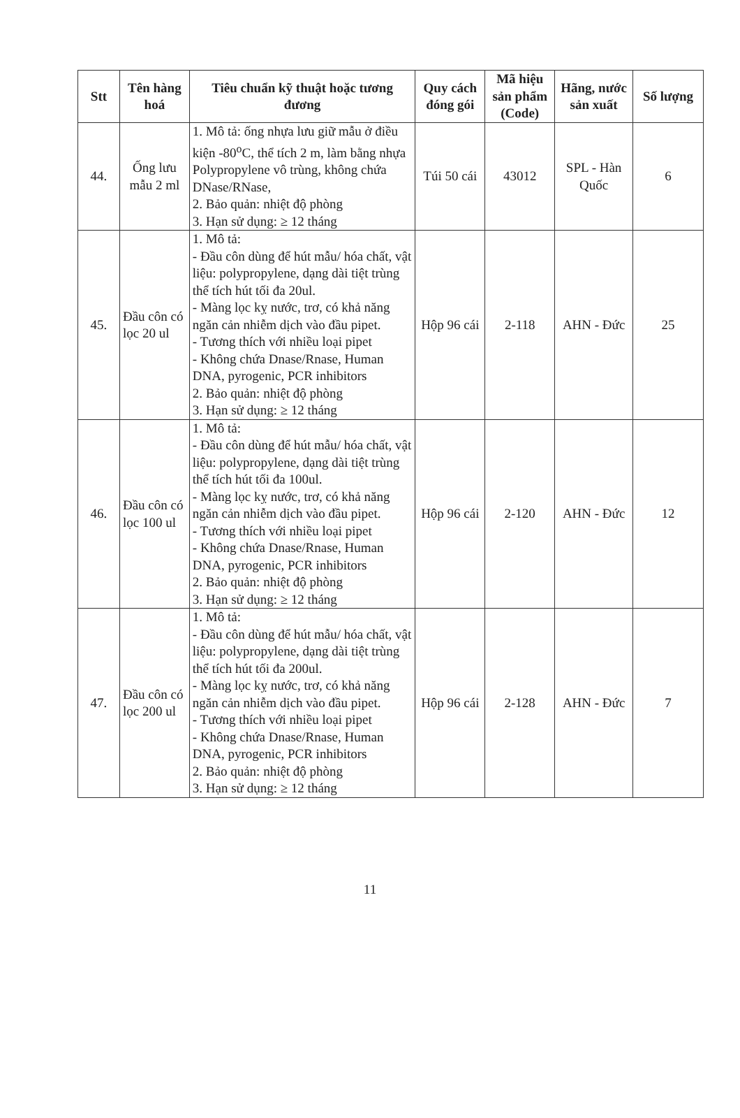| Stt | Tên hàng hoá | Tiêu chuẩn kỹ thuật hoặc tương đương | Quy cách đóng gói | Mã hiệu sản phẩm (Code) | Hãng, nước sản xuất | Số lượng |
| --- | --- | --- | --- | --- | --- | --- |
| 44. | Ống lưu mẫu 2 ml | 1. Mô tả: ống nhựa lưu giữ mẫu ở điều kiện -80<sup>o</sup>C, thể tích 2 m, làm bằng nhựa Polypropylene vô trùng, không chứa DNase/RNase, 2. Bảo quản: nhiệt độ phòng 3. Hạn sử dụng: ≥ 12 tháng | Túi 50 cái | 43012 | SPL - Hàn Quốc | 6 |
| 45. | Đầu côn có lọc 20 ul | 1. Mô tả: - Đầu côn dùng để hút mẫu/ hóa chất, vật liệu: polypropylene, dạng dài tiệt trùng thể tích hút tối đa 20ul. - Màng lọc kỵ nước, trơ, có khả năng ngăn cản nhiễm dịch vào đầu pipet. - Tương thích với nhiều loại pipet - Không chứa Dnase/Rnase, Human DNA, pyrogenic, PCR inhibitors 2. Bảo quản: nhiệt độ phòng 3. Hạn sử dụng: ≥ 12 tháng | Hộp 96 cái | 2-118 | AHN - Đức | 25 |
| 46. | Đầu côn có lọc 100 ul | 1. Mô tả: - Đầu côn dùng để hút mẫu/ hóa chất, vật liệu: polypropylene, dạng dài tiệt trùng thể tích hút tối đa 100ul. - Màng lọc kỵ nước, trơ, có khả năng ngăn cản nhiễm dịch vào đầu pipet. - Tương thích với nhiều loại pipet - Không chứa Dnase/Rnase, Human DNA, pyrogenic, PCR inhibitors 2. Bảo quản: nhiệt độ phòng 3. Hạn sử dụng: ≥ 12 tháng | Hộp 96 cái | 2-120 | AHN - Đức | 12 |
| 47. | Đầu côn có lọc 200 ul | 1. Mô tả: - Đầu côn dùng để hút mẫu/ hóa chất, vật liệu: polypropylene, dạng dài tiệt trùng thể tích hút tối đa 200ul. - Màng lọc kỵ nước, trơ, có khả năng ngăn cản nhiễm dịch vào đầu pipet. - Tương thích với nhiều loại pipet - Không chứa Dnase/Rnase, Human DNA, pyrogenic, PCR inhibitors 2. Bảo quản: nhiệt độ phòng 3. Hạn sử dụng: ≥ 12 tháng | Hộp 96 cái | 2-128 | AHN - Đức | 7 |
11